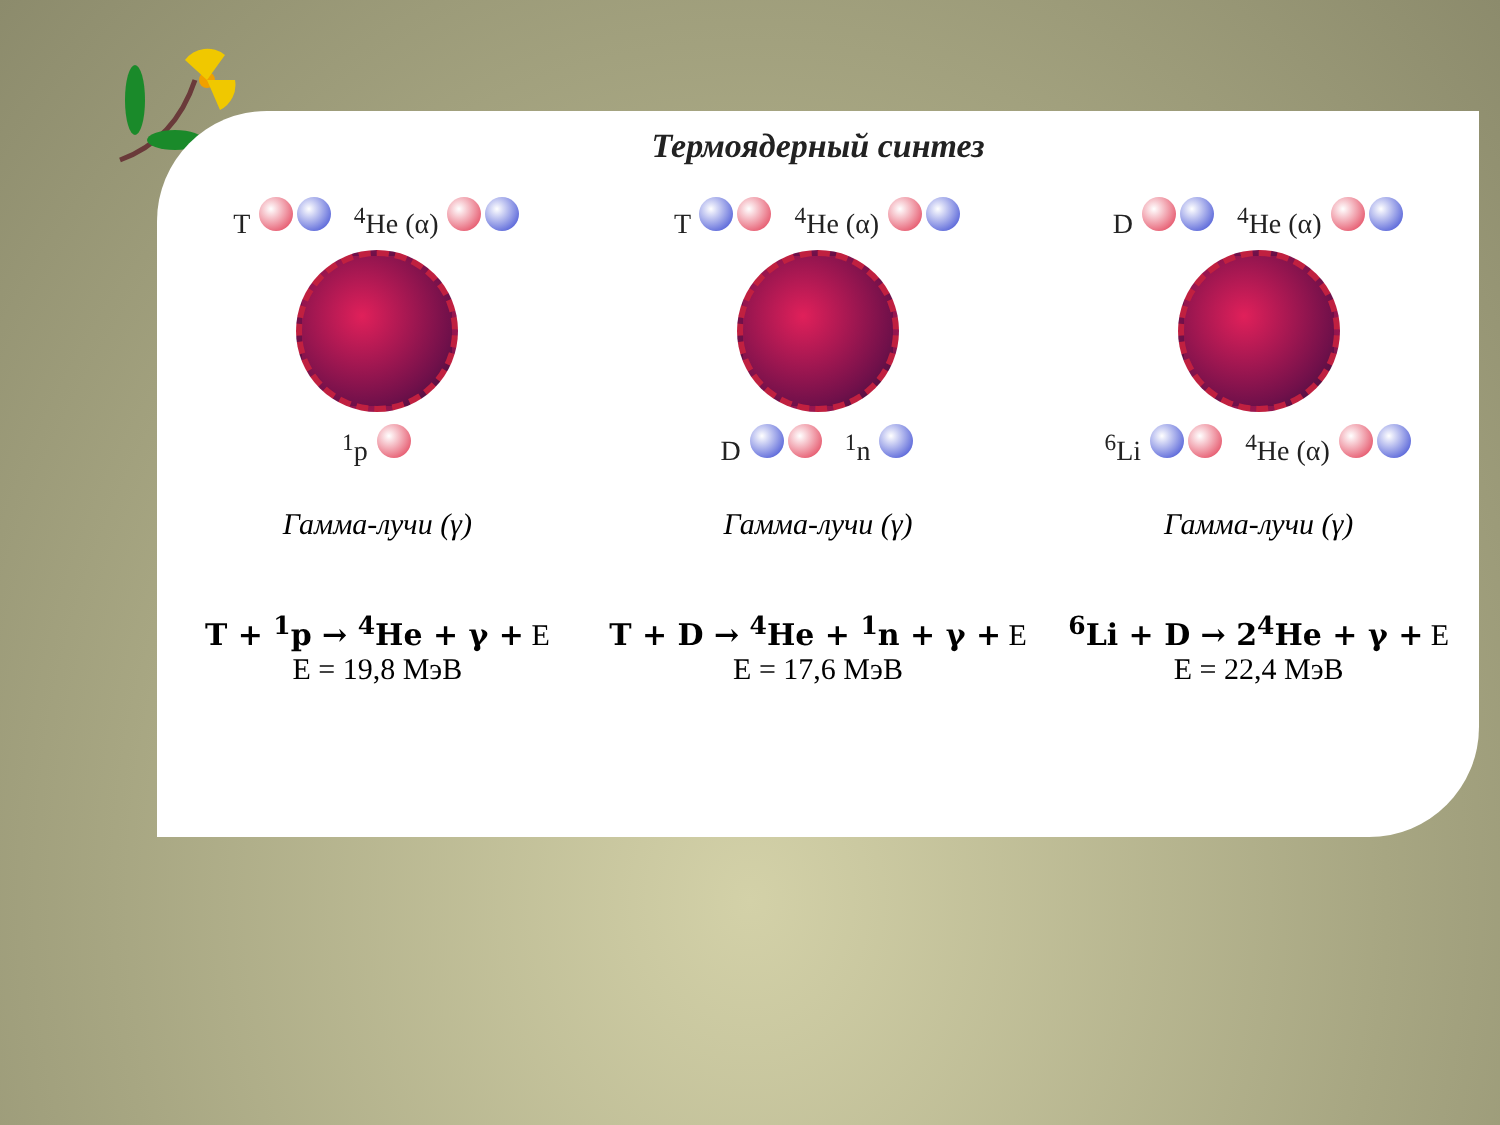Термоядерный синтез
T <sup>4</sup>He (α)
<sup>1</sup> p
Гамма-лучи (γ)
T + <sup>1</sup>p → <sup>4</sup>He + γ + E
E = 19,8 МэВ
T <sup>4</sup>He (α)
D <sup>1</sup>n
Гамма-лучи (γ)
T + D → <sup>4</sup>He + <sup>1</sup>n + γ + E
E = 17,6 МэВ
D <sup>4</sup>He (α)
<sup>6</sup>Li <sup>4</sup>He (α)
Гамма-лучи (γ)
<sup>6</sup>Li + D → 2<sup>4</sup>He + γ + E
E = 22,4 МэВ